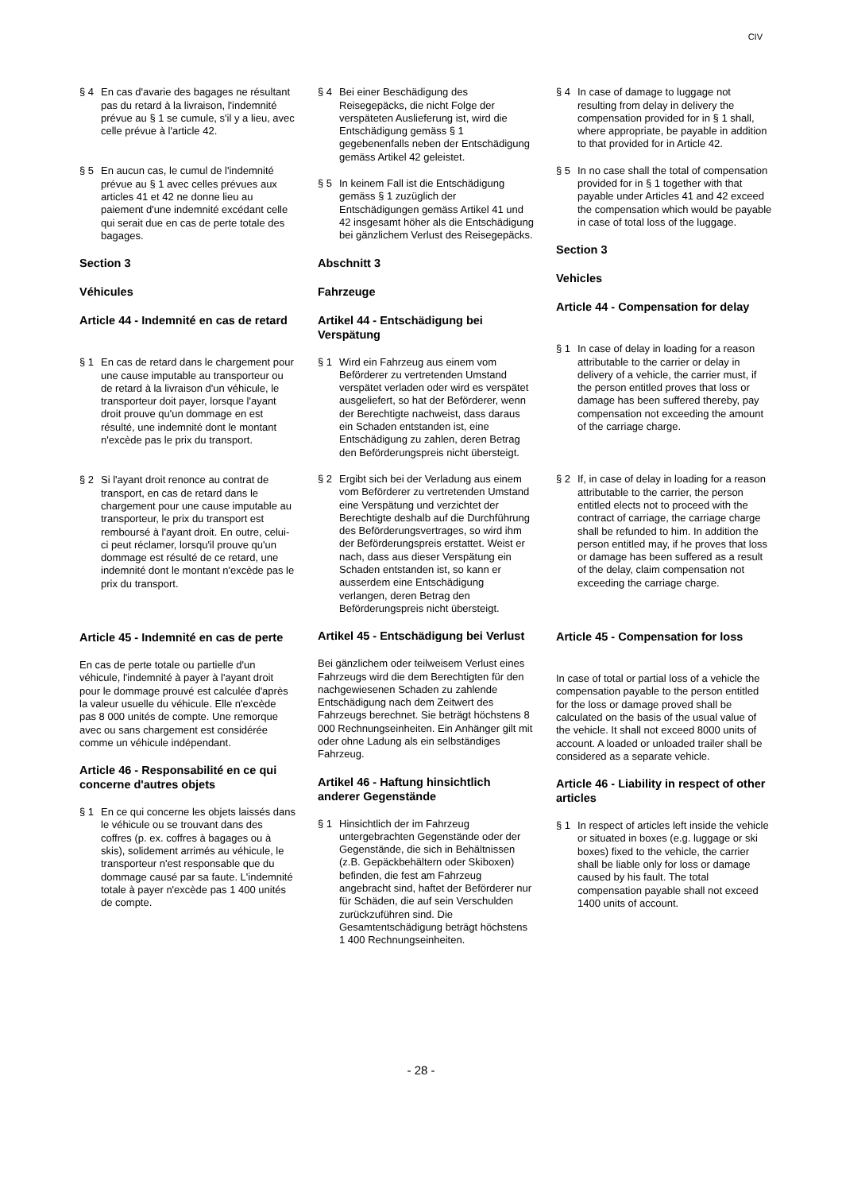CIV
§ 4 En cas d'avarie des bagages ne résultant pas du retard à la livraison, l'indemnité prévue au § 1 se cumule, s'il y a lieu, avec celle prévue à l'article 42.
§ 5 En aucun cas, le cumul de l'indemnité prévue au § 1 avec celles prévues aux articles 41 et 42 ne donne lieu au paiement d'une indemnité excédant celle qui serait due en cas de perte totale des bagages.
Section 3
Véhicules
Article 44 - Indemnité en cas de retard
§ 1 En cas de retard dans le chargement pour une cause imputable au transporteur ou de retard à la livraison d'un véhicule, le transporteur doit payer, lorsque l'ayant droit prouve qu'un dommage en est résulté, une indemnité dont le montant n'excède pas le prix du transport.
§ 2 Si l'ayant droit renonce au contrat de transport, en cas de retard dans le chargement pour une cause imputable au transporteur, le prix du transport est remboursé à l'ayant droit. En outre, celui-ci peut réclamer, lorsqu'il prouve qu'un dommage est résulté de ce retard, une indemnité dont le montant n'excède pas le prix du transport.
Article 45 - Indemnité en cas de perte
En cas de perte totale ou partielle d'un véhicule, l'indemnité à payer à l'ayant droit pour le dommage prouvé est calculée d'après la valeur usuelle du véhicule. Elle n'excède pas 8 000 unités de compte. Une remorque avec ou sans chargement est considérée comme un véhicule indépendant.
Article 46 - Responsabilité en ce qui concerne d'autres objets
§ 1 En ce qui concerne les objets laissés dans le véhicule ou se trouvant dans des coffres (p. ex. coffres à bagages ou à skis), solidement arrimés au véhicule, le transporteur n'est responsable que du dommage causé par sa faute. L'indemnité totale à payer n'excède pas 1 400 unités de compte.
§ 4 Bei einer Beschädigung des Reisegepäcks, die nicht Folge der verspäteten Auslieferung ist, wird die Entschädigung gemäss § 1 gegebenenfalls neben der Entschädigung gemäss Artikel 42 geleistet.
§ 5 In keinem Fall ist die Entschädigung gemäss § 1 zuzüglich der Entschädigungen gemäss Artikel 41 und 42 insgesamt höher als die Entschädigung bei gänzlichem Verlust des Reisegepäcks.
Abschnitt 3
Fahrzeuge
Artikel 44 - Entschädigung bei Verspätung
§ 1 Wird ein Fahrzeug aus einem vom Beförderer zu vertretenden Umstand verspätet verladen oder wird es verspätet ausgeliefert, so hat der Beförderer, wenn der Berechtigte nachweist, dass daraus ein Schaden entstanden ist, eine Entschädigung zu zahlen, deren Betrag den Beförderungspreis nicht übersteigt.
§ 2 Ergibt sich bei der Verladung aus einem vom Beförderer zu vertretenden Umstand eine Verspätung und verzichtet der Berechtigte deshalb auf die Durchführung des Beförderungsvertrages, so wird ihm der Beförderungspreis erstattet. Weist er nach, dass aus dieser Verspätung ein Schaden entstanden ist, so kann er ausserdem eine Entschädigung verlangen, deren Betrag den Beförderungspreis nicht übersteigt.
Artikel 45 - Entschädigung bei Verlust
Bei gänzlichem oder teilweisem Verlust eines Fahrzeugs wird die dem Berechtigten für den nachgewiesenen Schaden zu zahlende Entschädigung nach dem Zeitwert des Fahrzeugs berechnet. Sie beträgt höchstens 8 000 Rechnungseinheiten. Ein Anhänger gilt mit oder ohne Ladung als ein selbständiges Fahrzeug.
Artikel 46 - Haftung hinsichtlich anderer Gegenstände
§ 1 Hinsichtlich der im Fahrzeug untergebrachten Gegenstände oder der Gegenstände, die sich in Behältnissen (z.B. Gepäckbehältern oder Skiboxen) befinden, die fest am Fahrzeug angebracht sind, haftet der Beförderer nur für Schäden, die auf sein Verschulden zurückzuführen sind. Die Gesamtentschädigung beträgt höchstens 1 400 Rechnungseinheiten.
§ 4 In case of damage to luggage not resulting from delay in delivery the compensation provided for in § 1 shall, where appropriate, be payable in addition to that provided for in Article 42.
§ 5 In no case shall the total of compensation provided for in § 1 together with that payable under Articles 41 and 42 exceed the compensation which would be payable in case of total loss of the luggage.
Section 3
Vehicles
Article 44 - Compensation for delay
§ 1 In case of delay in loading for a reason attributable to the carrier or delay in delivery of a vehicle, the carrier must, if the person entitled proves that loss or damage has been suffered thereby, pay compensation not exceeding the amount of the carriage charge.
§ 2 If, in case of delay in loading for a reason attributable to the carrier, the person entitled elects not to proceed with the contract of carriage, the carriage charge shall be refunded to him. In addition the person entitled may, if he proves that loss or damage has been suffered as a result of the delay, claim compensation not exceeding the carriage charge.
Article 45 - Compensation for loss
In case of total or partial loss of a vehicle the compensation payable to the person entitled for the loss or damage proved shall be calculated on the basis of the usual value of the vehicle. It shall not exceed 8000 units of account. A loaded or unloaded trailer shall be considered as a separate vehicle.
Article 46 - Liability in respect of other articles
§ 1 In respect of articles left inside the vehicle or situated in boxes (e.g. luggage or ski boxes) fixed to the vehicle, the carrier shall be liable only for loss or damage caused by his fault. The total compensation payable shall not exceed 1400 units of account.
- 28 -